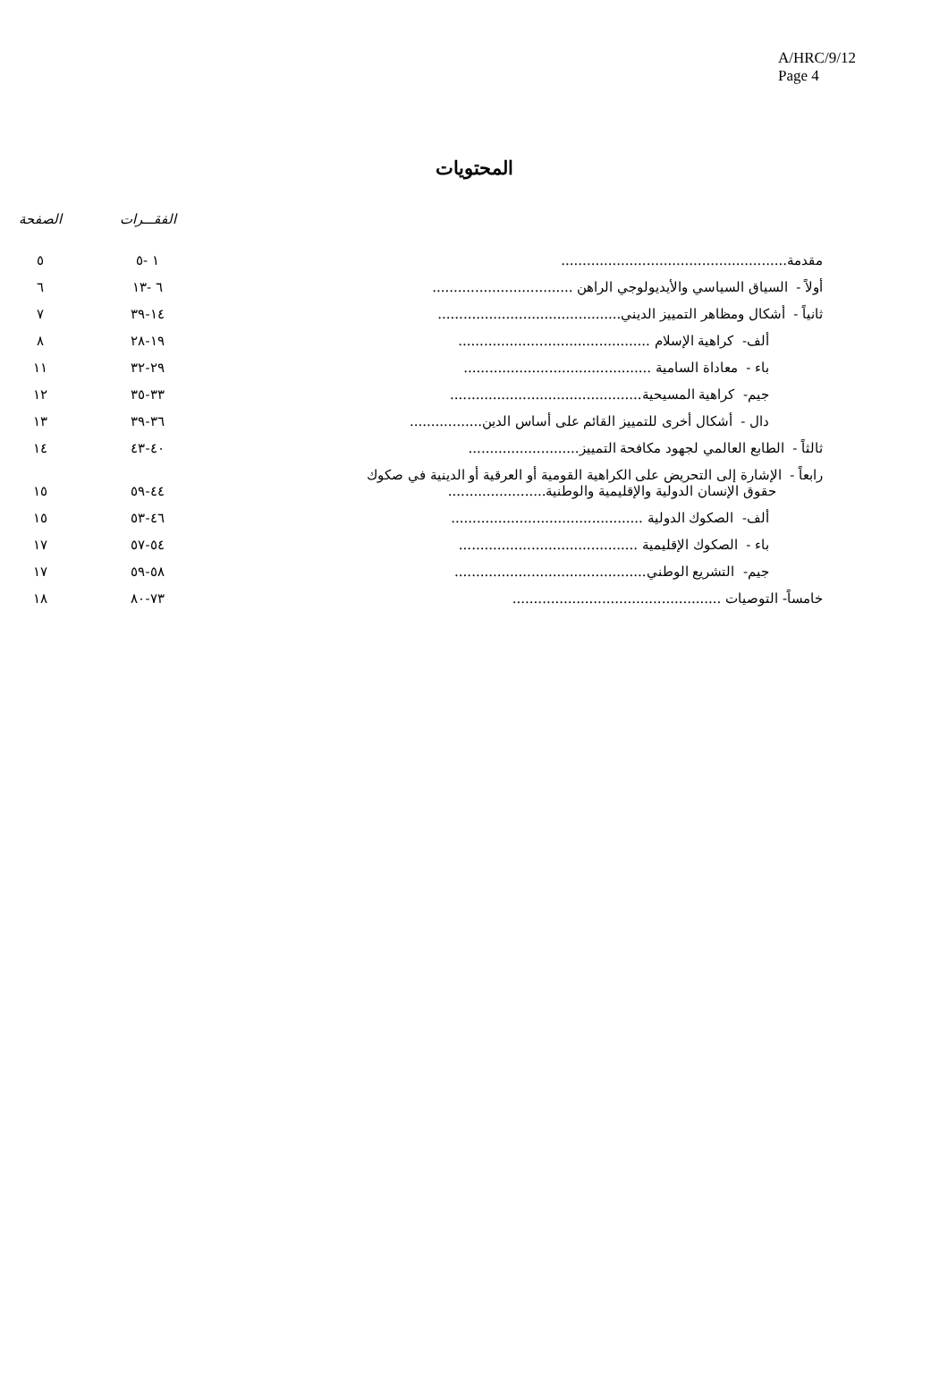A/HRC/9/12
Page 4
المحتويات
| | الفقـــرات | الصفحة |
| --- | --- | --- |
| مقدمة..................................................... | ١ -٥ | ٥ |
| أولاً - السياق السياسي والأيديولوجي الراهن ................................. | ٦ -١٣ | ٦ |
| ثانياً - أشكال ومظاهر التمييز الديني........................................... | ١٤-٣٩ | ٧ |
| ألف- كراهية الإسلام ............................................. | ١٩-٢٨ | ٨ |
| باء - معاداة السامية ............................................ | ٢٩-٣٢ | ١١ |
| جيم- كراهية المسيحية............................................. | ٣٣-٣٥ | ١٢ |
| دال - أشكال أخرى للتمييز القائم على أساس الدين................. | ٣٦-٣٩ | ١٣ |
| ثالثاً - الطابع العالمي لجهود مكافحة التمييز.......................... | ٤٠-٤٣ | ١٤ |
| رابعاً - الإشارة إلى التحريض على الكراهية القومية أو العرقية أو الدينية في صكوك حقوق الإنسان الدولية والإقليمية والوطنية....................... | ٤٤-٥٩ | ١٥ |
| ألف- الصكوك الدولية ............................................. | ٤٦-٥٣ | ١٥ |
| باء - الصكوك الإقليمية .......................................... | ٥٤-٥٧ | ١٧ |
| جيم- التشريع الوطني............................................. | ٥٨-٥٩ | ١٧ |
| خامساً- التوصيات ................................................. | ٧٣-٨٠ | ١٨ |